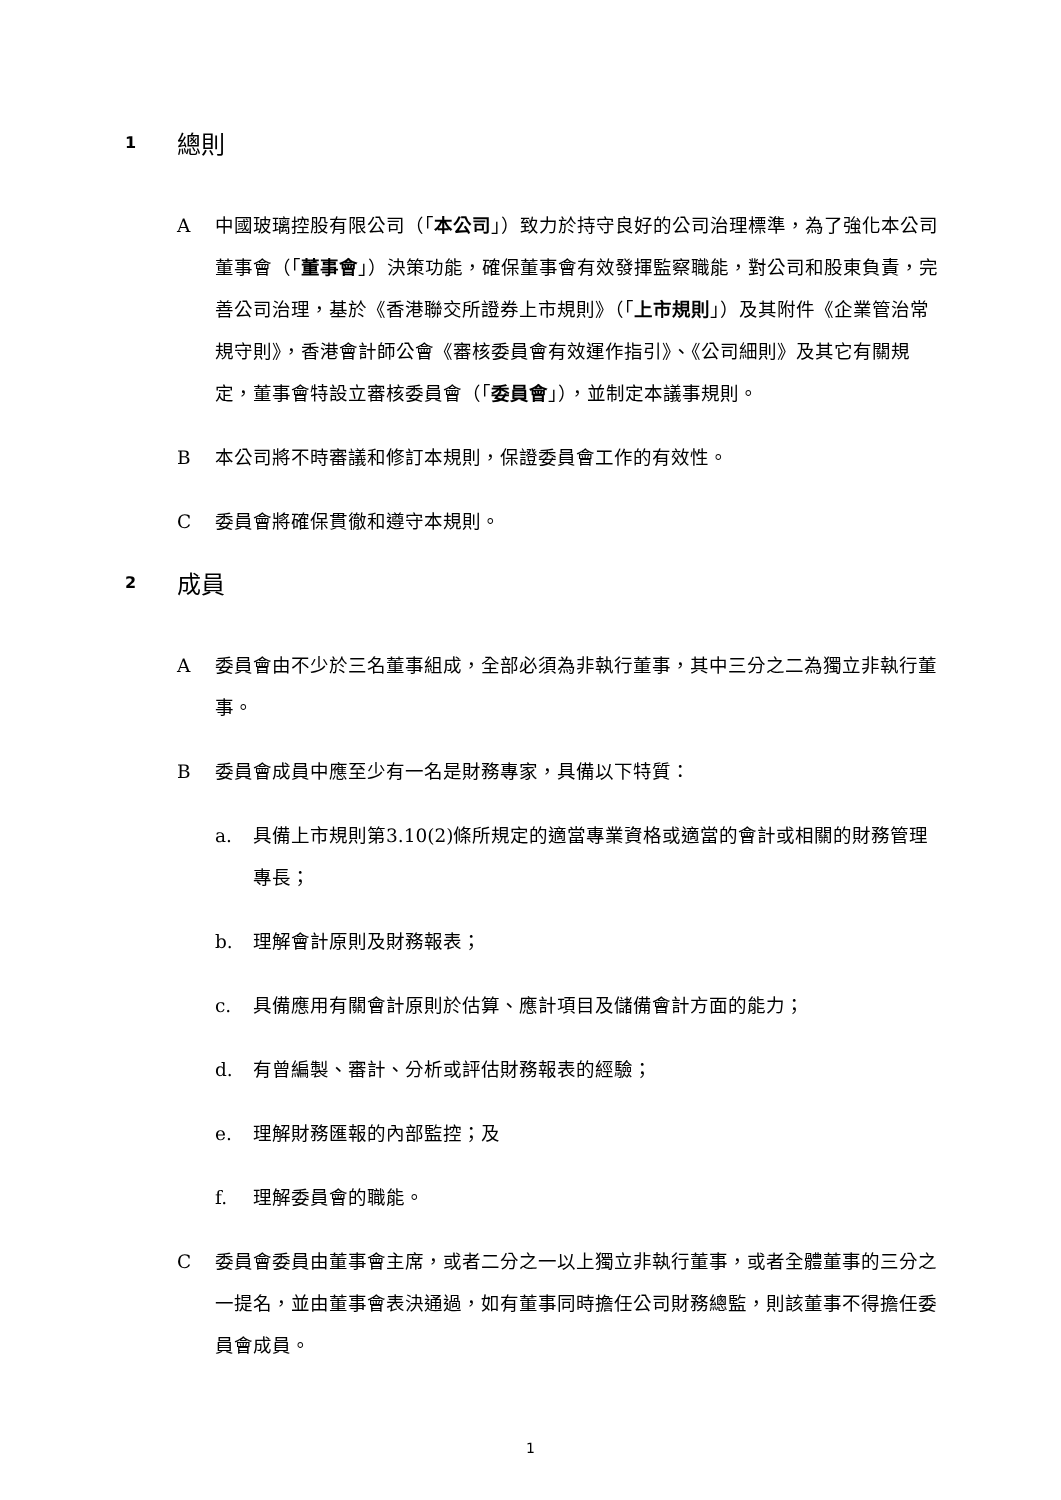1 總則
A中國玻璃控股有限公司（「本公司」）致力於持守良好的公司治理標準，為了強化本公司董事會（「董事會」）決策功能，確保董事會有效發揮監察職能，對公司和股東負責，完善公司治理，基於《香港聯交所證券上市規則》（「上市規則」）及其附件《企業管治常規守則》，香港會計師公會《審核委員會有效運作指引》、《公司細則》及其它有關規定，董事會特設立審核委員會（「委員會」），並制定本議事規則。
B本公司將不時審議和修訂本規則，保證委員會工作的有效性。
C委員會將確保貫徹和遵守本規則。
2 成員
A委員會由不少於三名董事組成，全部必須為非執行董事，其中三分之二為獨立非執行董事。
B委員會成員中應至少有一名是財務專家，具備以下特質：
a. 具備上市規則第3.10(2)條所規定的適當專業資格或適當的會計或相關的財務管理專長；
b. 理解會計原則及財務報表；
c. 具備應用有關會計原則於估算、應計項目及儲備會計方面的能力；
d. 有曾編製、審計、分析或評估財務報表的經驗；
e. 理解財務匯報的內部監控；及
f. 理解委員會的職能。
C委員會委員由董事會主席，或者二分之一以上獨立非執行董事，或者全體董事的三分之一提名，並由董事會表決通過，如有董事同時擔任公司財務總監，則該董事不得擔任委員會成員。
1